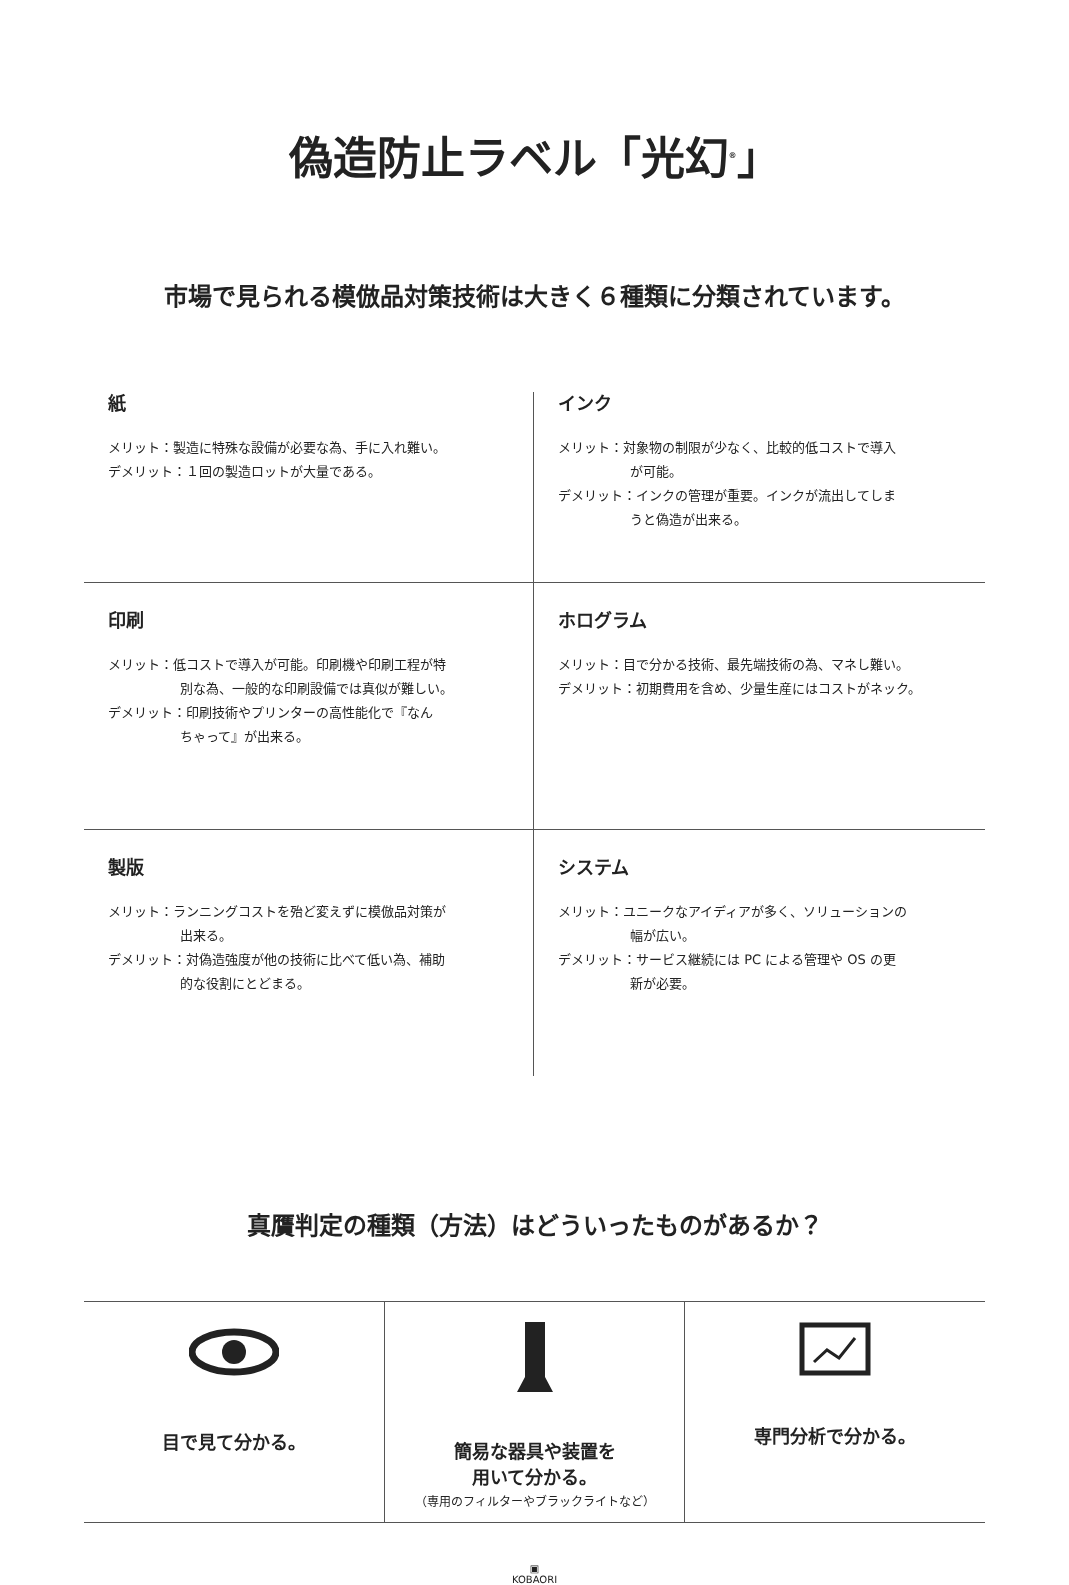偽造防止ラベル「光幻<sup>®</sup>」
市場で見られる模倣品対策技術は大きく６種類に分類されています。
紙
メリット：製造に特殊な設備が必要な為、手に入れ難い。
デメリット：１回の製造ロットが大量である。
インク
メリット：対象物の制限が少なく、比較的低コストで導入
が可能。
デメリット：インクの管理が重要。インクが流出してしま
うと偽造が出来る。
印刷
メリット：低コストで導入が可能。印刷機や印刷工程が特
別な為、一般的な印刷設備では真似が難しい。
デメリット：印刷技術やプリンターの高性能化で『なん
ちゃって』が出来る。
ホログラム
メリット：目で分かる技術、最先端技術の為、マネし難い。
デメリット：初期費用を含め、少量生産にはコストがネック。
製版
メリット：ランニングコストを殆ど変えずに模倣品対策が
出来る。
デメリット：対偽造強度が他の技術に比べて低い為、補助
的な役割にとどまる。
システム
メリット：ユニークなアイディアが多く、ソリューションの
幅が広い。
デメリット：サービス継続には PC による管理や OS の更
新が必要。
真贋判定の種類（方法）はどういったものがあるか？
目で見て分かる。
簡易な器具や装置を
用いて分かる。
（専用のフィルターやブラックライトなど）
専門分析で分かる。
▣
KOBAORI